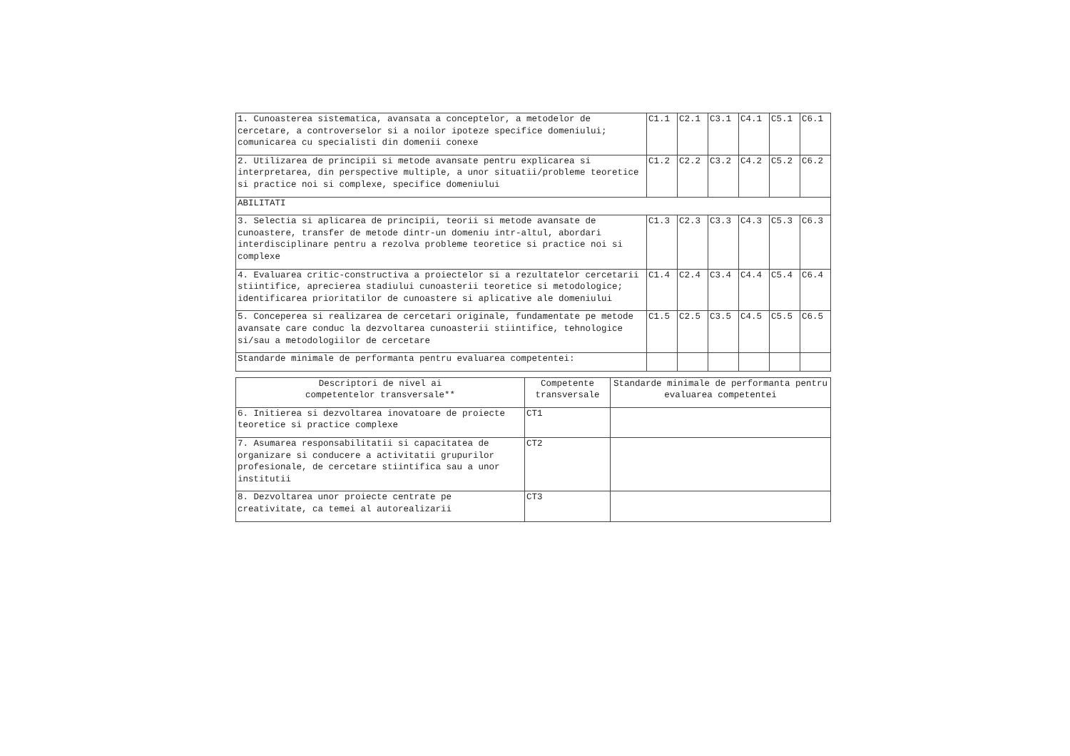| 1. Cunoasterea sistematica, avansata a conceptelor, a metodelor de cercetare, a controverselor si a noilor ipoteze specifice domeniului; comunicarea cu specialisti din domenii conexe | C1.1 | C2.1 | C3.1 | C4.1 | C5.1 | C6.1 |
| 2. Utilizarea de principii si metode avansate pentru explicarea si interpretarea, din perspective multiple, a unor situatii/probleme teoretice si practice noi si complexe, specifice domeniului | C1.2 | C2.2 | C3.2 | C4.2 | C5.2 | C6.2 |
| ABILITATI | | | | | | |
| 3. Selectia si aplicarea de principii, teorii si metode avansate de cunoastere, transfer de metode dintr-un domeniu intr-altul, abordari interdisciplinare pentru a rezolva probleme teoretice si practice noi si complexe | C1.3 | C2.3 | C3.3 | C4.3 | C5.3 | C6.3 |
| 4. Evaluarea critic-constructiva a proiectelor si a rezultatelor cercetarii stiintifice, aprecierea stadiului cunoasterii teoretice si metodologice; identificarea prioritatilor de cunoastere si aplicative ale domeniului | C1.4 | C2.4 | C3.4 | C4.4 | C5.4 | C6.4 |
| 5. Conceperea si realizarea de cercetari originale, fundamentate pe metode avansate care conduc la dezvoltarea cunoasterii stiintifice, tehnologice si/sau a metodologiilor de cercetare | C1.5 | C2.5 | C3.5 | C4.5 | C5.5 | C6.5 |
| Standarde minimale de performanta pentru evaluarea competentei: | | | | | | |
| Descriptori de nivel ai competentelor transversale** | Competente transversale | Standarde minimale de performanta pentru evaluarea competentei |
| --- | --- | --- |
| 6. Initierea si dezvoltarea inovatoare de proiecte teoretice si practice complexe | CT1 | |
| 7. Asumarea responsabilitatii si capacitatea de organizare si conducere a activitatii grupurilor profesionale, de cercetare stiintifica sau a unor institutii | CT2 | |
| 8. Dezvoltarea unor proiecte centrate pe creativitate, ca temei al autorealizarii | CT3 | |